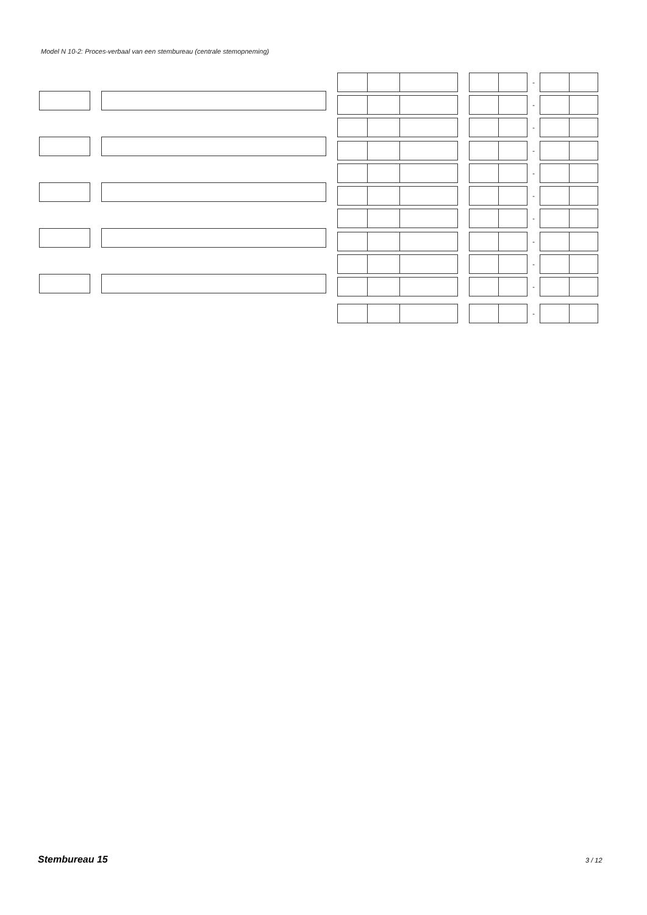Model N 10-2: Proces-verbaal van een stembureau (centrale stemopneming)
-
-
-
-
-
-
-
-
-
-
-
Stembureau 15 3 / 12